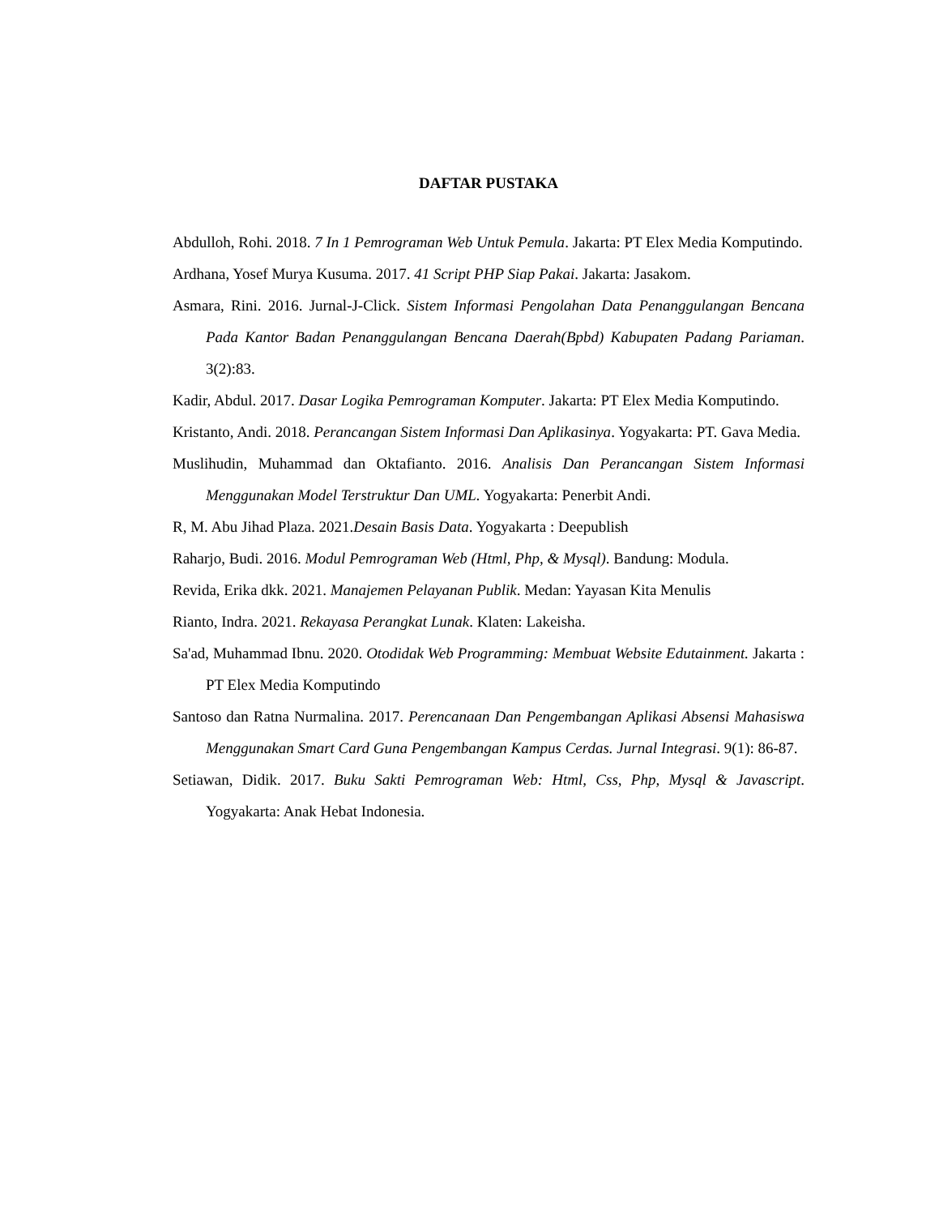DAFTAR PUSTAKA
Abdulloh, Rohi. 2018. 7 In 1 Pemrograman Web Untuk Pemula. Jakarta: PT Elex Media Komputindo.
Ardhana, Yosef Murya Kusuma. 2017. 41 Script PHP Siap Pakai. Jakarta: Jasakom.
Asmara, Rini. 2016. Jurnal-J-Click. Sistem Informasi Pengolahan Data Penanggulangan Bencana Pada Kantor Badan Penanggulangan Bencana Daerah(Bpbd) Kabupaten Padang Pariaman. 3(2):83.
Kadir, Abdul. 2017. Dasar Logika Pemrograman Komputer. Jakarta: PT Elex Media Komputindo.
Kristanto, Andi. 2018. Perancangan Sistem Informasi Dan Aplikasinya. Yogyakarta: PT. Gava Media.
Muslihudin, Muhammad dan Oktafianto. 2016. Analisis Dan Perancangan Sistem Informasi Menggunakan Model Terstruktur Dan UML. Yogyakarta: Penerbit Andi.
R, M. Abu Jihad Plaza. 2021.Desain Basis Data. Yogyakarta : Deepublish
Raharjo, Budi. 2016. Modul Pemrograman Web (Html, Php, & Mysql). Bandung: Modula.
Revida, Erika dkk. 2021. Manajemen Pelayanan Publik. Medan: Yayasan Kita Menulis
Rianto, Indra. 2021. Rekayasa Perangkat Lunak. Klaten: Lakeisha.
Sa'ad, Muhammad Ibnu. 2020. Otodidak Web Programming: Membuat Website Edutainment. Jakarta : PT Elex Media Komputindo
Santoso dan Ratna Nurmalina. 2017. Perencanaan Dan Pengembangan Aplikasi Absensi Mahasiswa Menggunakan Smart Card Guna Pengembangan Kampus Cerdas. Jurnal Integrasi. 9(1): 86-87.
Setiawan, Didik. 2017. Buku Sakti Pemrograman Web: Html, Css, Php, Mysql & Javascript. Yogyakarta: Anak Hebat Indonesia.